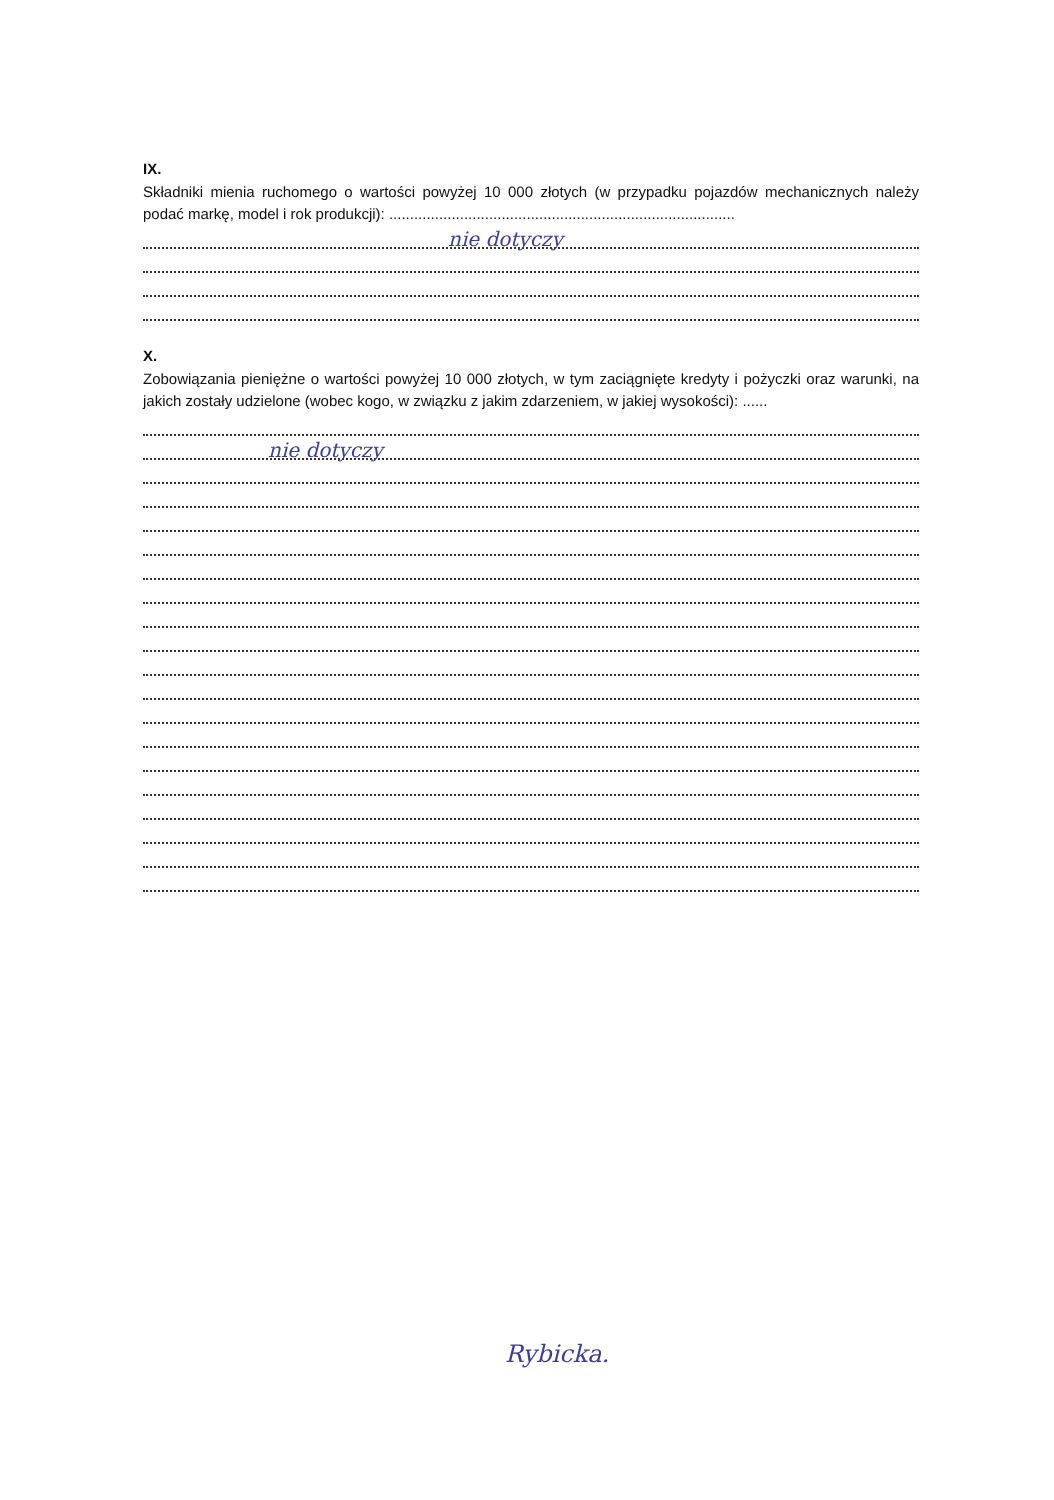IX.
Składniki mienia ruchomego o wartości powyżej 10 000 złotych (w przypadku pojazdów mechanicznych należy podać markę, model i rok produkcji): ...................................................................................
nie dotyczy
X.
Zobowiązania pieniężne o wartości powyżej 10 000 złotych, w tym zaciągnięte kredyty i pożyczki oraz warunki, na jakich zostały udzielone (wobec kogo, w związku z jakim zdarzeniem, w jakiej wysokości): ......
nie dotyczy
Rybicka.